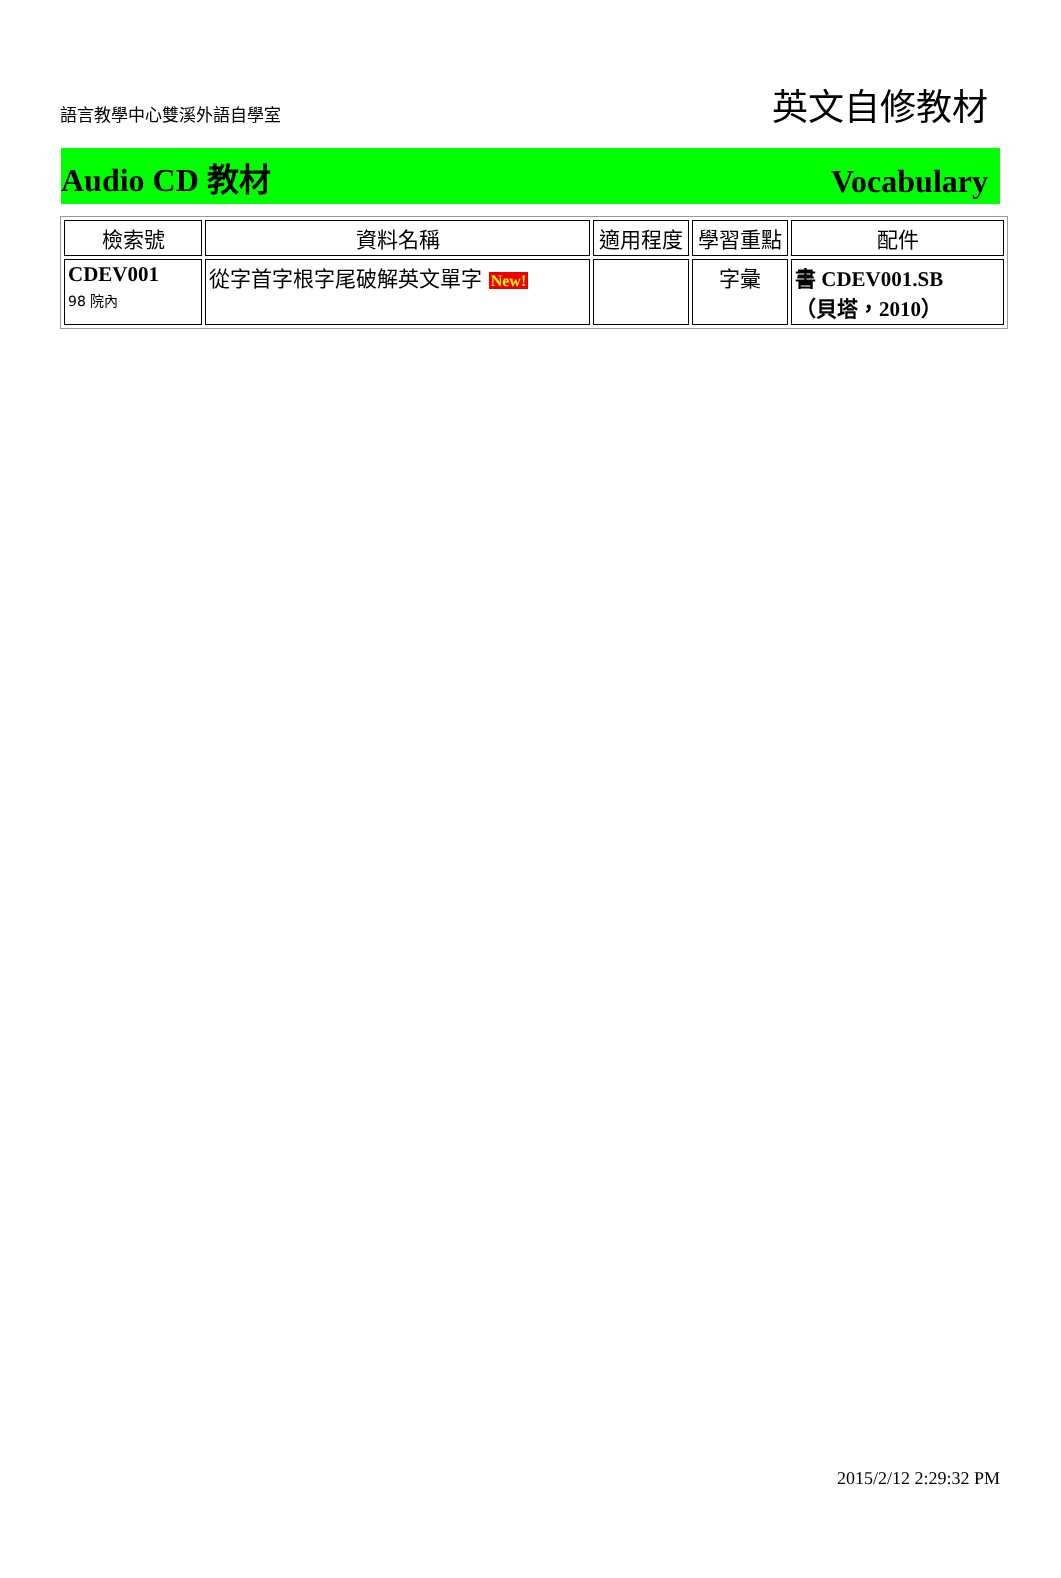語言教學中心雙溪外語自學室
英文自修教材
Audio CD 教材 Vocabulary
| 檢索號 | 資料名稱 | 適用程度 | 學習重點 | 配件 |
| --- | --- | --- | --- | --- |
| CDEV001 98 院內 | 從字首字根字尾破解英文單字 New! | | 字彙 | 書 CDEV001.SB （貝塔，2010） |
2015/2/12 2:29:32 PM